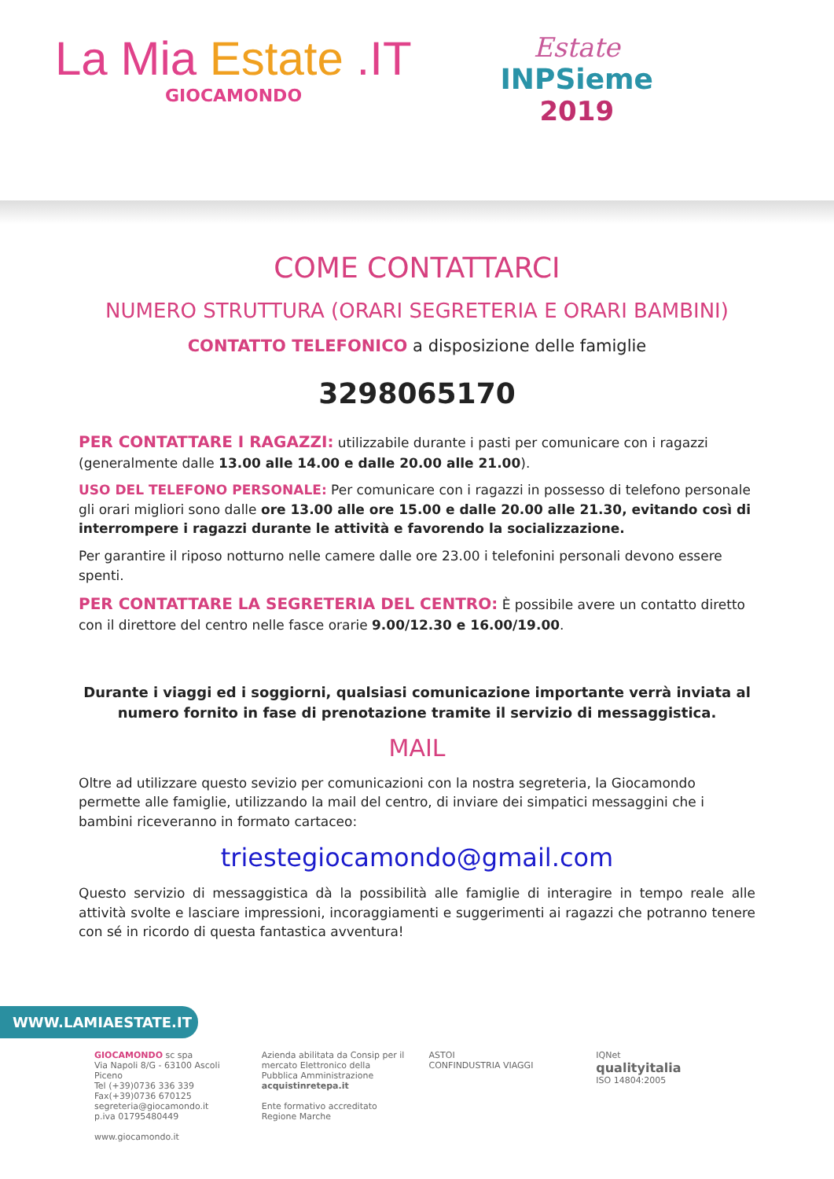La Mia Estate .IT
GIOCAMONDO
Estate
INPSieme
2019
COME CONTATTARCI
NUMERO STRUTTURA (ORARI SEGRETERIA E ORARI BAMBINI)
CONTATTO TELEFONICO a disposizione delle famiglie
3298065170
PER CONTATTARE I RAGAZZI: utilizzabile durante i pasti per comunicare con i ragazzi (generalmente dalle 13.00 alle 14.00 e dalle 20.00 alle 21.00).
USO DEL TELEFONO PERSONALE: Per comunicare con i ragazzi in possesso di telefono personale gli orari migliori sono dalle ore 13.00 alle ore 15.00 e dalle 20.00 alle 21.30, evitando così di interrompere i ragazzi durante le attività e favorendo la socializzazione.
Per garantire il riposo notturno nelle camere dalle ore 23.00 i telefonini personali devono essere spenti.
PER CONTATTARE LA SEGRETERIA DEL CENTRO: È possibile avere un contatto diretto con il direttore del centro nelle fasce orarie 9.00/12.30 e 16.00/19.00.
Durante i viaggi ed i soggiorni, qualsiasi comunicazione importante verrà inviata al numero fornito in fase di prenotazione tramite il servizio di messaggistica.
MAIL
Oltre ad utilizzare questo sevizio per comunicazioni con la nostra segreteria, la Giocamondo permette alle famiglie, utilizzando la mail del centro, di inviare dei simpatici messaggini che i bambini riceveranno in formato cartaceo:
triestegiocamondo@gmail.com
Questo servizio di messaggistica dà la possibilità alle famiglie di interagire in tempo reale alle attività svolte e lasciare impressioni, incoraggiamenti e suggerimenti ai ragazzi che potranno tenere con sé in ricordo di questa fantastica avventura!
WWW.LAMIAESTATE.IT
GIOCAMONDO sc spa
Via Napoli 8/G - 63100 Ascoli Piceno
Tel (+39)0736 336 339 Fax(+39)0736 670125
segreteria@giocamondo.it
p.iva 01795480449
www.giocamondo.it
Azienda abilitata da Consip per il mercato Elettronico della Pubblica Amministrazione
acquistinretepa.it
Ente formativo accreditato Regione Marche
ASTOI
CONFINDUSTRIA VIAGGI
IQNet
qualityitalia
ISO 14804:2005